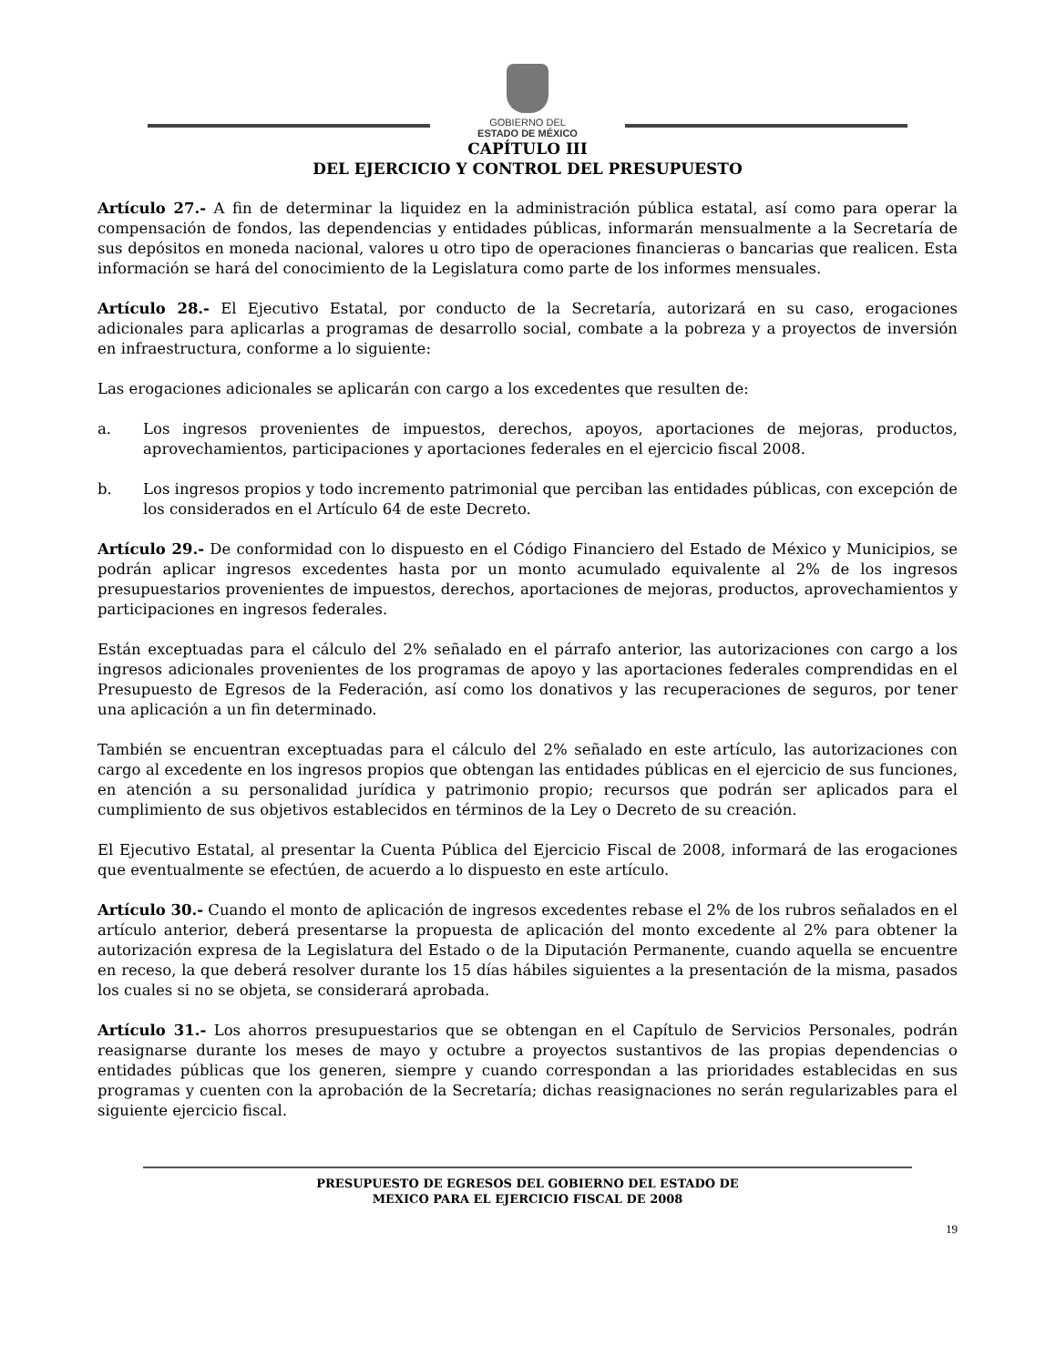GOBIERNO DEL
ESTADO DE MÉXICO
CAPÍTULO III
DEL EJERCICIO Y CONTROL DEL PRESUPUESTO
Artículo 27.- A fin de determinar la liquidez en la administración pública estatal, así como para operar la compensación de fondos, las dependencias y entidades públicas, informarán mensualmente a la Secretaría de sus depósitos en moneda nacional, valores u otro tipo de operaciones financieras o bancarias que realicen. Esta información se hará del conocimiento de la Legislatura como parte de los informes mensuales.
Artículo 28.- El Ejecutivo Estatal, por conducto de la Secretaría, autorizará en su caso, erogaciones adicionales para aplicarlas a programas de desarrollo social, combate a la pobreza y a proyectos de inversión en infraestructura, conforme a lo siguiente:
Las erogaciones adicionales se aplicarán con cargo a los excedentes que resulten de:
a. Los ingresos provenientes de impuestos, derechos, apoyos, aportaciones de mejoras, productos, aprovechamientos, participaciones y aportaciones federales en el ejercicio fiscal 2008.
b. Los ingresos propios y todo incremento patrimonial que perciban las entidades públicas, con excepción de los considerados en el Artículo 64 de este Decreto.
Artículo 29.- De conformidad con lo dispuesto en el Código Financiero del Estado de México y Municipios, se podrán aplicar ingresos excedentes hasta por un monto acumulado equivalente al 2% de los ingresos presupuestarios provenientes de impuestos, derechos, aportaciones de mejoras, productos, aprovechamientos y participaciones en ingresos federales.
Están exceptuadas para el cálculo del 2% señalado en el párrafo anterior, las autorizaciones con cargo a los ingresos adicionales provenientes de los programas de apoyo y las aportaciones federales comprendidas en el Presupuesto de Egresos de la Federación, así como los donativos y las recuperaciones de seguros, por tener una aplicación a un fin determinado.
También se encuentran exceptuadas para el cálculo del 2% señalado en este artículo, las autorizaciones con cargo al excedente en los ingresos propios que obtengan las entidades públicas en el ejercicio de sus funciones, en atención a su personalidad jurídica y patrimonio propio; recursos que podrán ser aplicados para el cumplimiento de sus objetivos establecidos en términos de la Ley o Decreto de su creación.
El Ejecutivo Estatal, al presentar la Cuenta Pública del Ejercicio Fiscal de 2008, informará de las erogaciones que eventualmente se efectúen, de acuerdo a lo dispuesto en este artículo.
Artículo 30.- Cuando el monto de aplicación de ingresos excedentes rebase el 2% de los rubros señalados en el artículo anterior, deberá presentarse la propuesta de aplicación del monto excedente al 2% para obtener la autorización expresa de la Legislatura del Estado o de la Diputación Permanente, cuando aquella se encuentre en receso, la que deberá resolver durante los 15 días hábiles siguientes a la presentación de la misma, pasados los cuales si no se objeta, se considerará aprobada.
Artículo 31.- Los ahorros presupuestarios que se obtengan en el Capítulo de Servicios Personales, podrán reasignarse durante los meses de mayo y octubre a proyectos sustantivos de las propias dependencias o entidades públicas que los generen, siempre y cuando correspondan a las prioridades establecidas en sus programas y cuenten con la aprobación de la Secretaría; dichas reasignaciones no serán regularizables para el siguiente ejercicio fiscal.
PRESUPUESTO DE EGRESOS DEL GOBIERNO DEL ESTADO DE
MEXICO PARA EL EJERCICIO FISCAL DE 2008
19